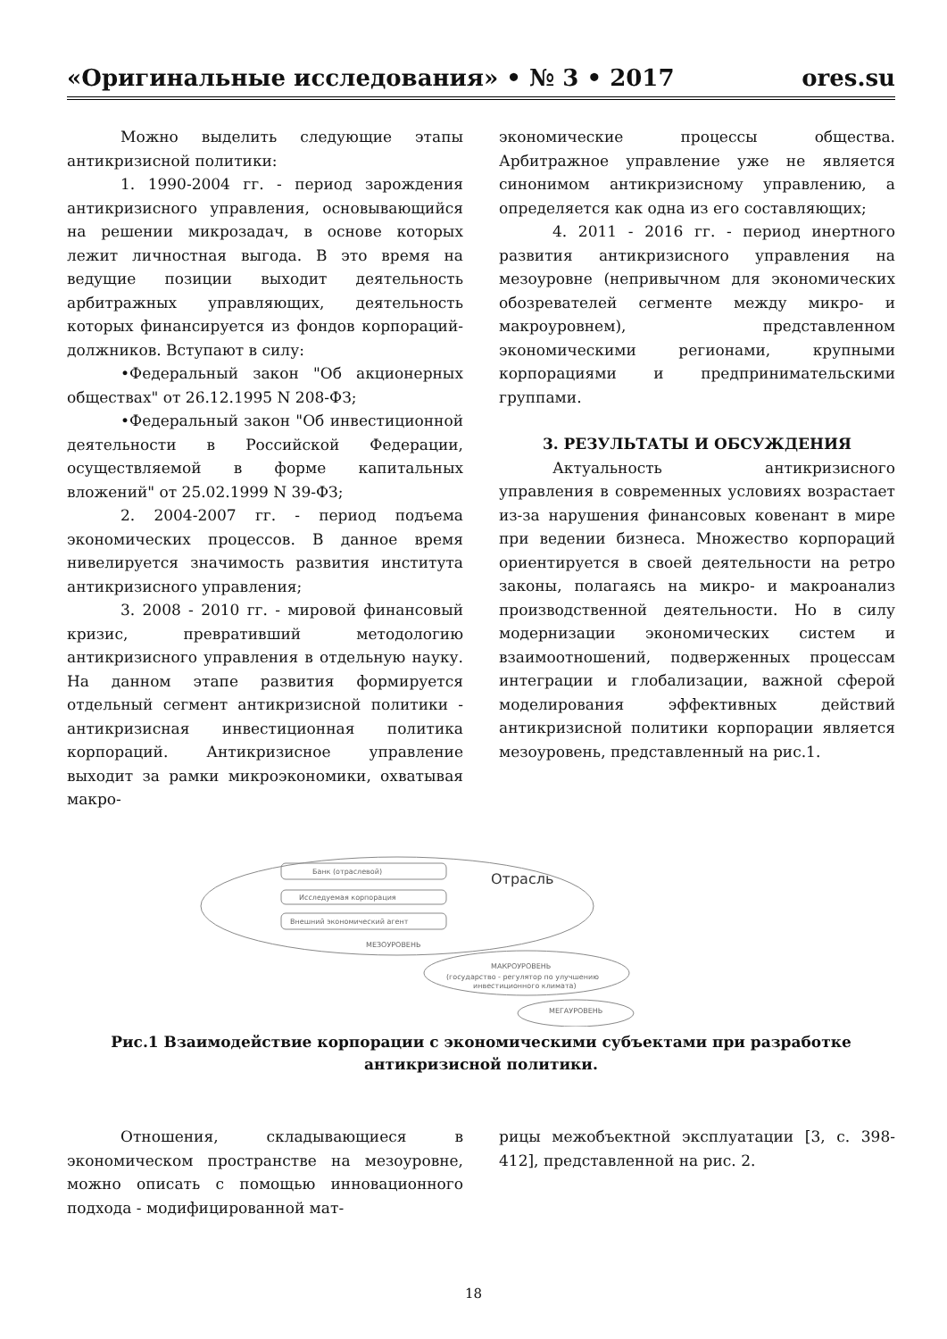«Оригинальные исследования» • № 3 • 2017 ores.su
Можно выделить следующие этапы антикризисной политики:
1. 1990-2004 гг. - период зарождения антикризисного управления, основывающийся на решении микрозадач, в основе которых лежит личностная выгода. В это время на ведущие позиции выходит деятельность арбитражных управляющих, деятельность которых финансируется из фондов корпораций-должников. Вступают в силу:
•Федеральный закон "Об акционерных обществах" от 26.12.1995 N 208-ФЗ;
•Федеральный закон "Об инвестиционной деятельности в Российской Федерации, осуществляемой в форме капитальных вложений" от 25.02.1999 N 39-ФЗ;
2. 2004-2007 гг. - период подъема экономических процессов. В данное время нивелируется значимость развития института антикризисного управления;
3. 2008 - 2010 гг. - мировой финансовый кризис, превративший методологию антикризисного управления в отдельную науку. На данном этапе развития формируется отдельный сегмент антикризисной политики - антикризисная инвестиционная политика корпораций. Антикризисное управление выходит за рамки микроэкономики, охватывая макро-
экономические процессы общества. Арбитражное управление уже не является синонимом антикризисному управлению, а определяется как одна из его составляющих;
4. 2011 - 2016 гг. - период инертного развития антикризисного управления на мезоуровне (непривычном для экономических обозревателей сегменте между микро- и макроуровнем), представленном экономическими регионами, крупными корпорациями и предпринимательскими группами.
3. РЕЗУЛЬТАТЫ И ОБСУЖДЕНИЯ
Актуальность антикризисного управления в современных условиях возрастает из-за нарушения финансовых ковенант в мире при ведении бизнеса. Множество корпораций ориентируется в своей деятельности на ретро законы, полагаясь на микро- и макроанализ производственной деятельности. Но в силу модернизации экономических систем и взаимоотношений, подверженных процессам интеграции и глобализации, важной сферой моделирования эффективных действий антикризисной политики корпорации является мезоуровень, представленный на рис.1.
Банк (отраслевой)
Исследуемая корпорация
Внешний экономический агент
Отрасль
МЕЗОУРОВЕНЬ
МАКРОУРОВЕНЬ
(государство - регулятор по улучшению
инвестиционного климата)
МЕГАУРОВЕНЬ
Рис.1 Взаимодействие корпорации с экономическими субъектами при разработке антикризисной политики.
Отношения, складывающиеся в экономическом пространстве на мезоуровне, можно описать с помощью инновационного подхода - модифицированной мат-
рицы межобъектной эксплуатации [3, с. 398-412], представленной на рис. 2.
18